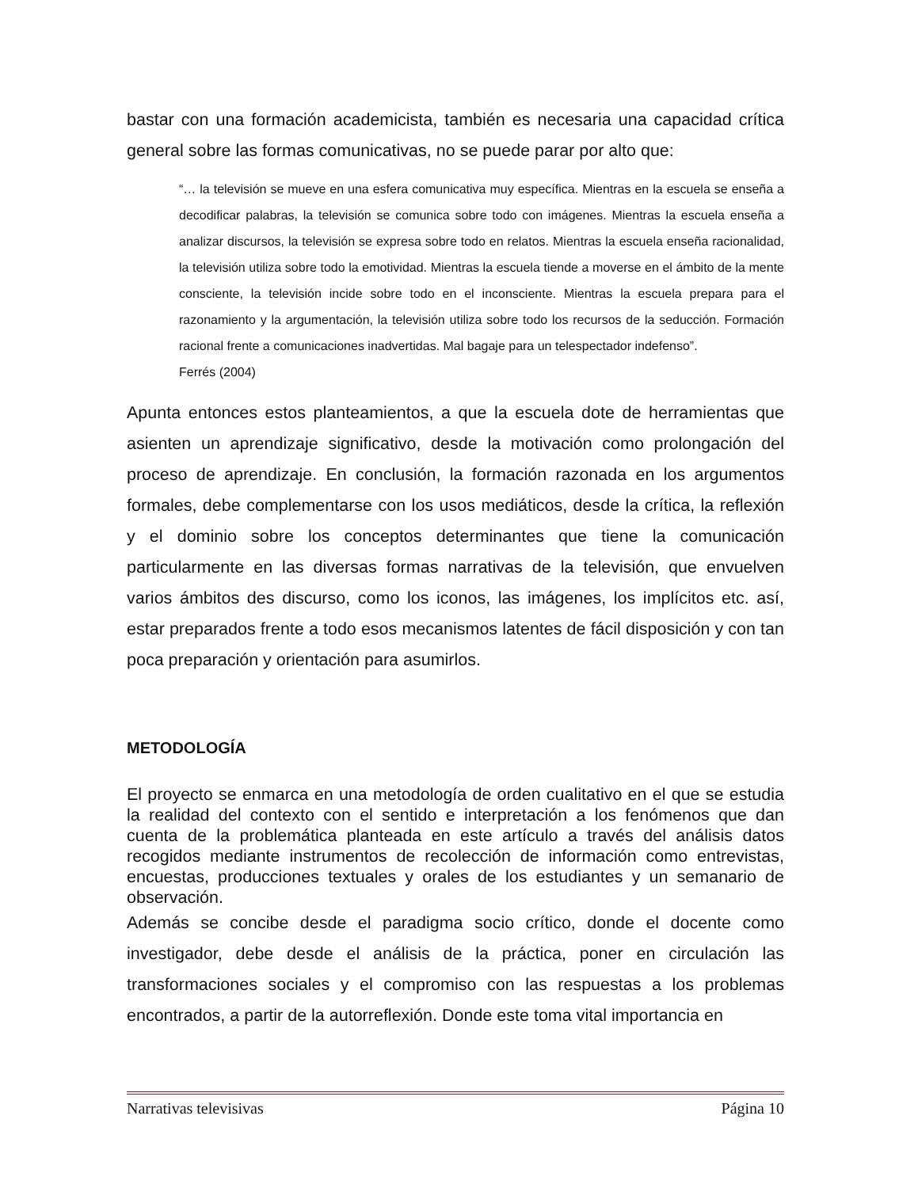bastar con una formación academicista, también es necesaria una capacidad crítica general sobre las formas comunicativas, no se puede parar por alto que:
“… la televisión se mueve en una esfera comunicativa muy específica. Mientras en la escuela se enseña a decodificar palabras, la televisión se comunica sobre todo con imágenes. Mientras la escuela enseña a analizar discursos, la televisión se expresa sobre todo en relatos. Mientras la escuela enseña racionalidad, la televisión utiliza sobre todo la emotividad. Mientras la escuela tiende a moverse en el ámbito de la mente consciente, la televisión incide sobre todo en el inconsciente. Mientras la escuela prepara para el razonamiento y la argumentación, la televisión utiliza sobre todo los recursos de la seducción. Formación racional frente a comunicaciones inadvertidas. Mal bagaje para un telespectador indefenso”.
Ferrés (2004)
Apunta entonces estos planteamientos, a que la escuela dote de herramientas que asienten un aprendizaje significativo, desde la motivación como prolongación del proceso de aprendizaje. En conclusión, la formación razonada en los argumentos formales, debe complementarse con los usos mediáticos, desde la crítica, la reflexión y el dominio sobre los conceptos determinantes que tiene la comunicación particularmente en las diversas formas narrativas de la televisión, que envuelven varios ámbitos des discurso, como los iconos, las imágenes, los implícitos etc. así, estar preparados frente a todo esos mecanismos latentes de fácil disposición y con tan poca preparación y orientación para asumirlos.
METODOLOGÍA
El proyecto se enmarca en una metodología de orden cualitativo en el que se estudia la realidad del contexto con el sentido e interpretación a los fenómenos que dan cuenta de la problemática planteada en este artículo a través del análisis datos recogidos mediante instrumentos de recolección de información como entrevistas, encuestas, producciones textuales y orales de los estudiantes y un semanario de observación.
Además se concibe desde el paradigma socio crítico, donde el docente como investigador, debe desde el análisis de la práctica, poner en circulación las transformaciones sociales y el compromiso con las respuestas a los problemas encontrados, a partir de la autorreflexión. Donde este toma vital importancia en
Narrativas televisivas Página 10